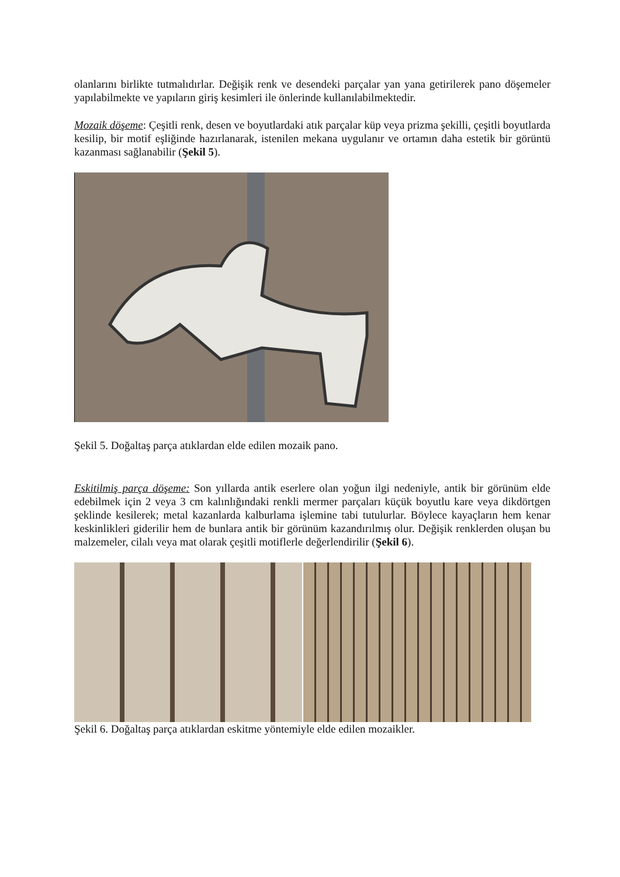olanlarını birlikte tutmalıdırlar. Değişik renk ve desendeki parçalar yan yana getirilerek pano döşemeler yapılabilmekte ve yapıların giriş kesimleri ile önlerinde kullanılabilmektedir.
Mozaik döşeme: Çeşitli renk, desen ve boyutlardaki atık parçalar küp veya prizma şekilli, çeşitli boyutlarda kesilip, bir motif eşliğinde hazırlanarak, istenilen mekana uygulanır ve ortamın daha estetik bir görüntü kazanması sağlanabilir (Şekil 5).
Şekil 5. Doğaltaş parça atıklardan elde edilen mozaik pano.
Eskitilmiş parça döşeme: Son yıllarda antik eserlere olan yoğun ilgi nedeniyle, antik bir görünüm elde edebilmek için 2 veya 3 cm kalınlığındaki renkli mermer parçaları küçük boyutlu kare veya dikdörtgen şeklinde kesilerek; metal kazanlarda kalburlama işlemine tabi tutulurlar. Böylece kayaçların hem kenar keskinlikleri giderilir hem de bunlara antik bir görünüm kazandırılmış olur. Değişik renklerden oluşan bu malzemeler, cilalı veya mat olarak çeşitli motiflerle değerlendirilir (Şekil 6).
Şekil 6. Doğaltaş parça atıklardan eskitme yöntemiyle elde edilen mozaikler.